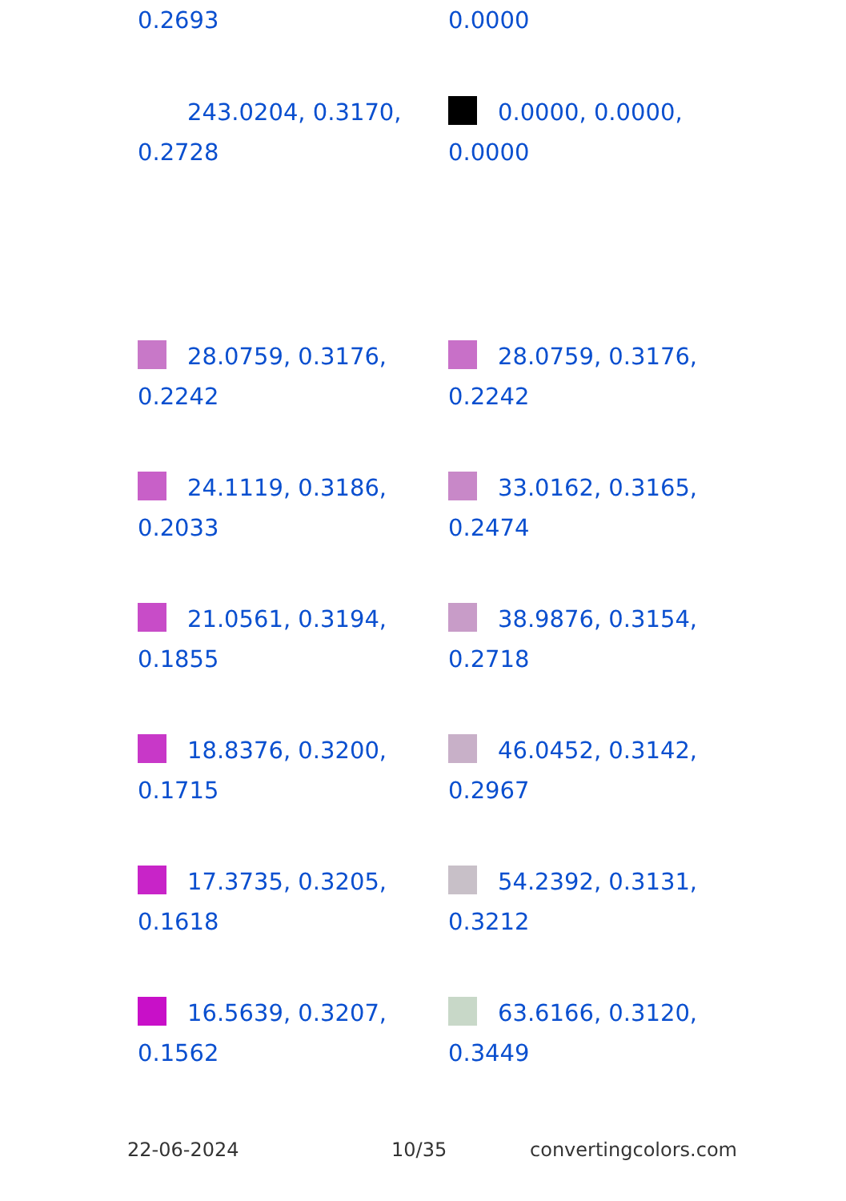0.2693 0.0000
243.0204, 0.3170, 0.2728
0.0000, 0.0000, 0.0000
28.0759, 0.3176, 0.2242
28.0759, 0.3176, 0.2242
24.1119, 0.3186, 0.2033
33.0162, 0.3165, 0.2474
21.0561, 0.3194, 0.1855
38.9876, 0.3154, 0.2718
18.8376, 0.3200, 0.1715
46.0452, 0.3142, 0.2967
17.3735, 0.3205, 0.1618
54.2392, 0.3131, 0.3212
16.5639, 0.3207, 0.1562
63.6166, 0.3120, 0.3449
22-06-2024 10/35 convertingcolors.com